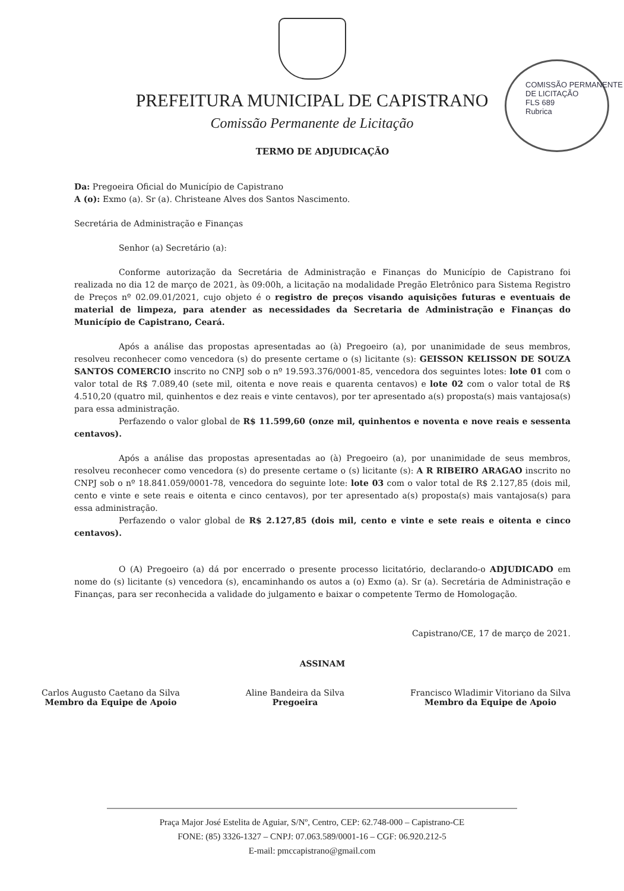PREFEITURA MUNICIPAL DE CAPISTRANO
Comissão Permanente de Licitação
COMISSÃO PERMANENTE DE LICITAÇÃO
FLS 689
Rubrica
TERMO DE ADJUDICAÇÃO
Da: Pregoeira Oficial do Município de Capistrano
A (o): Exmo (a). Sr (a). Christeane Alves dos Santos Nascimento.
Secretária de Administração e Finanças
Senhor (a) Secretário (a):
Conforme autorização da Secretária de Administração e Finanças do Município de Capistrano foi realizada no dia 12 de março de 2021, às 09:00h, a licitação na modalidade Pregão Eletrônico para Sistema Registro de Preços nº 02.09.01/2021, cujo objeto é o registro de preços visando aquisições futuras e eventuais de material de limpeza, para atender as necessidades da Secretaria de Administração e Finanças do Município de Capistrano, Ceará.
Após a análise das propostas apresentadas ao (à) Pregoeiro (a), por unanimidade de seus membros, resolveu reconhecer como vencedora (s) do presente certame o (s) licitante (s): GEISSON KELISSON DE SOUZA SANTOS COMERCIO inscrito no CNPJ sob o nº 19.593.376/0001-85, vencedora dos seguintes lotes: lote 01 com o valor total de R$ 7.089,40 (sete mil, oitenta e nove reais e quarenta centavos) e lote 02 com o valor total de R$ 4.510,20 (quatro mil, quinhentos e dez reais e vinte centavos), por ter apresentado a(s) proposta(s) mais vantajosa(s) para essa administração.
Perfazendo o valor global de R$ 11.599,60 (onze mil, quinhentos e noventa e nove reais e sessenta centavos).
Após a análise das propostas apresentadas ao (à) Pregoeiro (a), por unanimidade de seus membros, resolveu reconhecer como vencedora (s) do presente certame o (s) licitante (s): A R RIBEIRO ARAGAO inscrito no CNPJ sob o nº 18.841.059/0001-78, vencedora do seguinte lote: lote 03 com o valor total de R$ 2.127,85 (dois mil, cento e vinte e sete reais e oitenta e cinco centavos), por ter apresentado a(s) proposta(s) mais vantajosa(s) para essa administração.
Perfazendo o valor global de R$ 2.127,85 (dois mil, cento e vinte e sete reais e oitenta e cinco centavos).
O (A) Pregoeiro (a) dá por encerrado o presente processo licitatório, declarando-o ADJUDICADO em nome do (s) licitante (s) vencedora (s), encaminhando os autos a (o) Exmo (a). Sr (a). Secretária de Administração e Finanças, para ser reconhecida a validade do julgamento e baixar o competente Termo de Homologação.
Capistrano/CE, 17 de março de 2021.
ASSINAM
Carlos Augusto Caetano da Silva
Membro da Equipe de Apoio
Aline Bandeira da Silva
Pregoeira
Francisco Wladimir Vitoriano da Silva
Membro da Equipe de Apoio
Praça Major José Estelita de Aguiar, S/Nº, Centro, CEP: 62.748-000 – Capistrano-CE
FONE: (85) 3326-1327 – CNPJ: 07.063.589/0001-16 – CGF: 06.920.212-5
E-mail: pmccapistrano@gmail.com